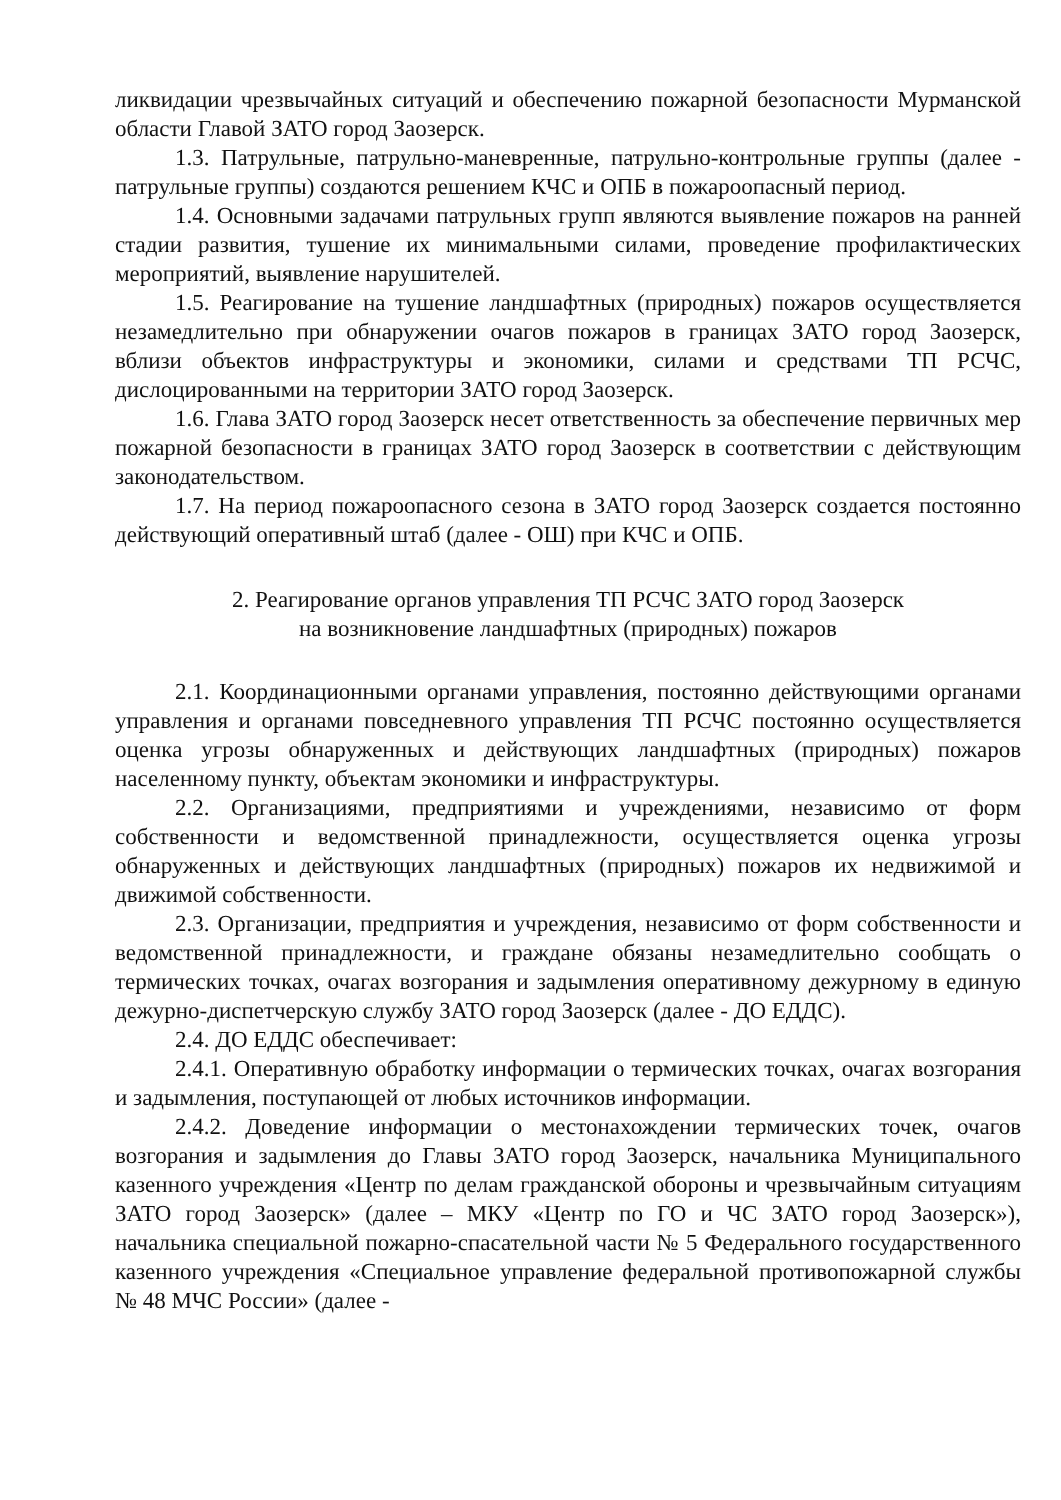ликвидации чрезвычайных ситуаций и обеспечению пожарной безопасности Мурманской области Главой ЗАТО город Заозерск.
1.3. Патрульные, патрульно-маневренные, патрульно-контрольные группы (далее - патрульные группы) создаются решением КЧС и ОПБ в пожароопасный период.
1.4. Основными задачами патрульных групп являются выявление пожаров на ранней стадии развития, тушение их минимальными силами, проведение профилактических мероприятий, выявление нарушителей.
1.5. Реагирование на тушение ландшафтных (природных) пожаров осуществляется незамедлительно при обнаружении очагов пожаров в границах ЗАТО город Заозерск, вблизи объектов инфраструктуры и экономики, силами и средствами ТП РСЧС, дислоцированными на территории ЗАТО город Заозерск.
1.6. Глава ЗАТО город Заозерск несет ответственность за обеспечение первичных мер пожарной безопасности в границах ЗАТО город Заозерск в соответствии с действующим законодательством.
1.7. На период пожароопасного сезона в ЗАТО город Заозерск создается постоянно действующий оперативный штаб (далее - ОШ) при КЧС и ОПБ.
2. Реагирование органов управления ТП РСЧС ЗАТО город Заозерск
на возникновение ландшафтных (природных) пожаров
2.1. Координационными органами управления, постоянно действующими органами управления и органами повседневного управления ТП РСЧС постоянно осуществляется оценка угрозы обнаруженных и действующих ландшафтных (природных) пожаров населенному пункту, объектам экономики и инфраструктуры.
2.2. Организациями, предприятиями и учреждениями, независимо от форм собственности и ведомственной принадлежности, осуществляется оценка угрозы обнаруженных и действующих ландшафтных (природных) пожаров их недвижимой и движимой собственности.
2.3. Организации, предприятия и учреждения, независимо от форм собственности и ведомственной принадлежности, и граждане обязаны незамедлительно сообщать о термических точках, очагах возгорания и задымления оперативному дежурному в единую дежурно-диспетчерскую службу ЗАТО город Заозерск (далее - ДО ЕДДС).
2.4. ДО ЕДДС обеспечивает:
2.4.1. Оперативную обработку информации о термических точках, очагах возгорания и задымления, поступающей от любых источников информации.
2.4.2. Доведение информации о местонахождении термических точек, очагов возгорания и задымления до Главы ЗАТО город Заозерск, начальника Муниципального казенного учреждения «Центр по делам гражданской обороны и чрезвычайным ситуациям ЗАТО город Заозерск» (далее – МКУ «Центр по ГО и ЧС ЗАТО город Заозерск»), начальника специальной пожарно-спасательной части № 5 Федерального государственного казенного учреждения «Специальное управление федеральной противопожарной службы № 48 МЧС России» (далее -